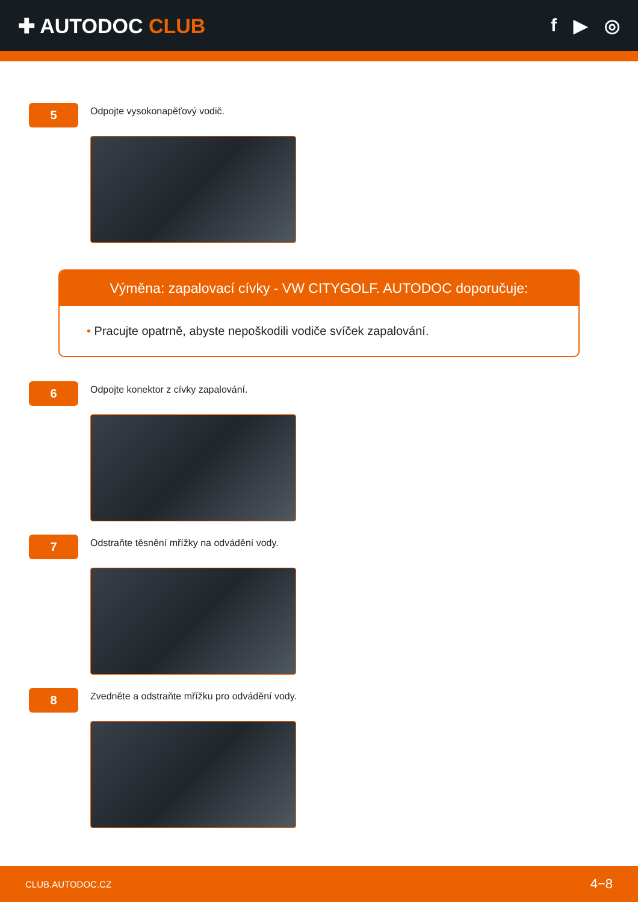✚ AUTODOC CLUB f ▶ ◎
5
Odpojte vysokonapěťový vodič.
Výměna: zapalovací cívky - VW CITYGOLF. AUTODOC doporučuje:
• Pracujte opatrně, abyste nepoškodili vodiče svíček zapalování.
6
Odpojte konektor z cívky zapalování.
7
Odstraňte těsnění mřížky na odvádění vody.
8
Zvedněte a odstraňte mřížku pro odvádění vody.
CLUB.AUTODOC.CZ 4−8